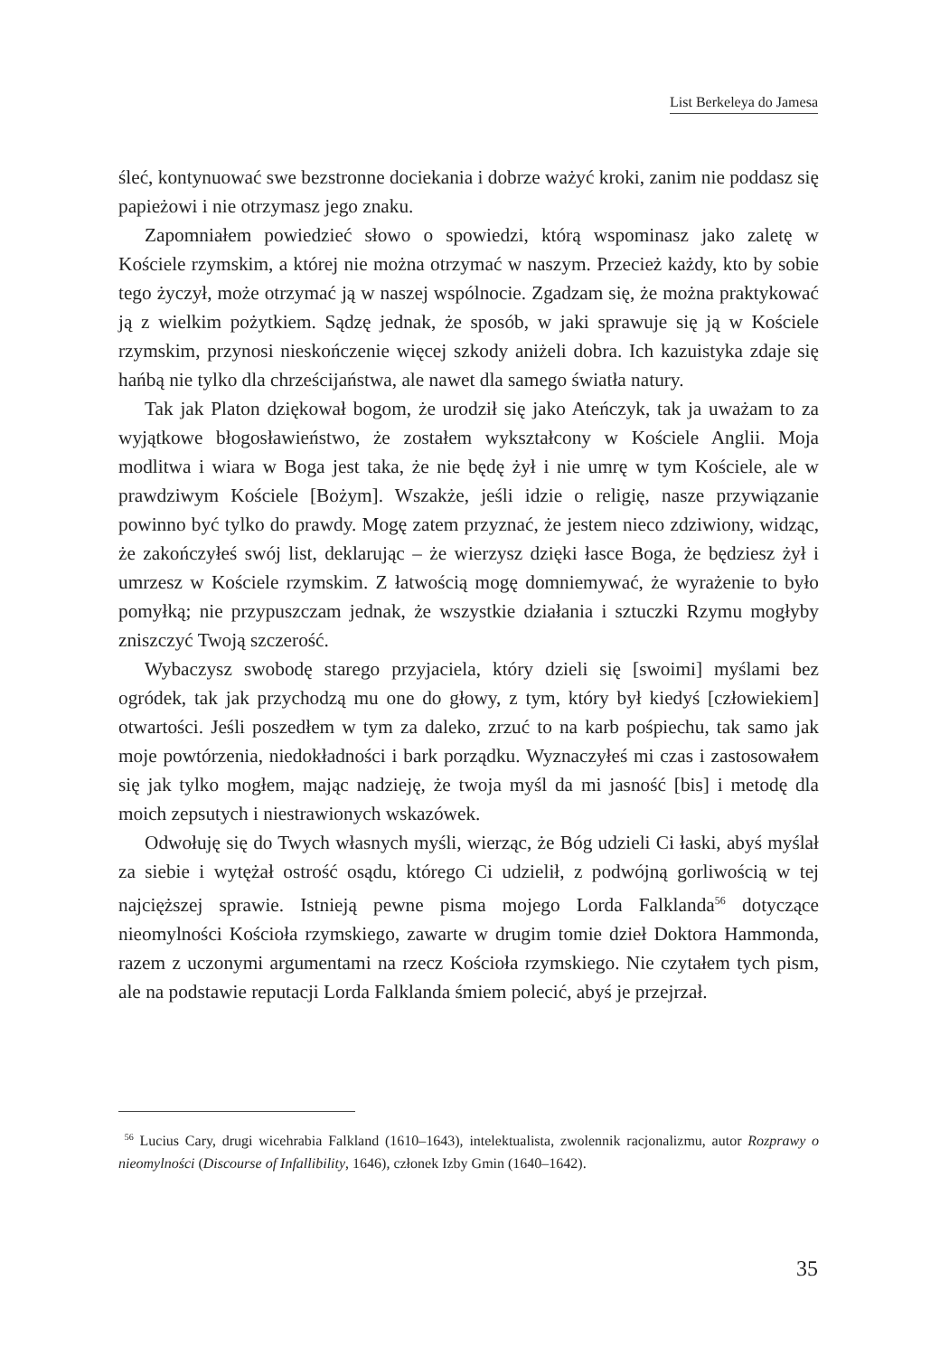List Berkeleya do Jamesa
śleć, kontynuować swe bezstronne dociekania i dobrze ważyć kroki, zanim nie poddasz się papieżowi i nie otrzymasz jego znaku.
Zapomniałem powiedzieć słowo o spowiedzi, którą wspominasz jako zaletę w Kościele rzymskim, a której nie można otrzymać w naszym. Przecież każdy, kto by sobie tego życzył, może otrzymać ją w naszej wspólnocie. Zgadzam się, że można praktykować ją z wielkim pożytkiem. Sądzę jednak, że sposób, w jaki sprawuje się ją w Kościele rzymskim, przynosi nieskończenie więcej szkody aniżeli dobra. Ich kazuistyka zdaje się hańbą nie tylko dla chrześcijaństwa, ale nawet dla samego światła natury.
Tak jak Platon dziękował bogom, że urodził się jako Ateńczyk, tak ja uważam to za wyjątkowe błogosławieństwo, że zostałem wykształcony w Kościele Anglii. Moja modlitwa i wiara w Boga jest taka, że nie będę żył i nie umrę w tym Kościele, ale w prawdziwym Kościele [Bożym]. Wszakże, jeśli idzie o religię, nasze przywiązanie powinno być tylko do prawdy. Mogę zatem przyznać, że jestem nieco zdziwiony, widząc, że zakończyłeś swój list, deklarując – że wierzysz dzięki łasce Boga, że będziesz żył i umrzesz w Kościele rzymskim. Z łatwością mogę domniemywać, że wyrażenie to było pomyłką; nie przypuszczam jednak, że wszystkie działania i sztuczki Rzymu mogłyby zniszczyć Twoją szczerość.
Wybaczysz swobodę starego przyjaciela, który dzieli się [swoimi] myślami bez ogródek, tak jak przychodzą mu one do głowy, z tym, który był kiedyś [człowiekiem] otwartości. Jeśli poszedłem w tym za daleko, zrzuć to na karb pośpiechu, tak samo jak moje powtórzenia, niedokładności i bark porządku. Wyznaczyłeś mi czas i zastosowałem się jak tylko mogłem, mając nadzieję, że twoja myśl da mi jasność [bis] i metodę dla moich zepsutych i niestrawionych wskazówek.
Odwołuję się do Twych własnych myśli, wierząc, że Bóg udzieli Ci łaski, abyś myślał za siebie i wytężał ostrość osądu, którego Ci udzielił, z podwójną gorliwością w tej najcięższej sprawie. Istnieją pewne pisma mojego Lorda Falklanda<sup>56</sup> dotyczące nieomylności Kościoła rzymskiego, zawarte w drugim tomie dzieł Doktora Hammonda, razem z uczonymi argumentami na rzecz Kościoła rzymskiego. Nie czytałem tych pism, ale na podstawie reputacji Lorda Falklanda śmiem polecić, abyś je przejrzał.
<sup>56</sup> Lucius Cary, drugi wicehrabia Falkland (1610–1643), intelektualista, zwolennik racjonalizmu, autor Rozprawy o nieomylności (Discourse of Infallibility, 1646), członek Izby Gmin (1640–1642).
35